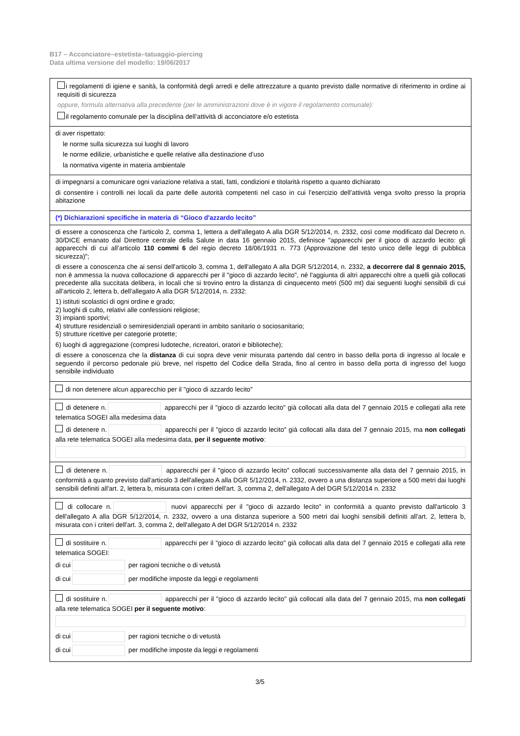B17 – Acconciatore–estetista–tatuaggio-piercing
Data ultima versione del modello: 19/06/2017
i regolamenti di igiene e sanità, la conformità degli arredi e delle attrezzature a quanto previsto dalle normative di riferimento in ordine ai requisiti di sicurezza
oppure, formula alternativa alla precedente (per le amministrazioni dove è in vigore il regolamento comunale):
il regolamento comunale per la disciplina dell’attività di acconciatore e/o estetista
di aver rispettato:
le norme sulla sicurezza sui luoghi di lavoro
le norme edilizie, urbanistiche e quelle relative alla destinazione d’uso
la normativa vigente in materia ambientale
di impegnarsi a comunicare ogni variazione relativa a stati, fatti, condizioni e titolarità rispetto a quanto dichiarato
di consentire i controlli nei locali da parte delle autorità competenti nel caso in cui l’esercizio dell’attività venga svolto presso la propria abitazione
(*) Dichiarazioni specifiche in materia di “Gioco d'azzardo lecito”
di essere a conoscenza che l'articolo 2, comma 1, lettera a dell'allegato A alla DGR 5/12/2014, n. 2332, così come modificato dal Decreto n. 30/DICE emanato dal Direttore centrale della Salute in data 16 gennaio 2015, definisce "apparecchi per il gioco di azzardo lecito: gli apparecchi di cui all’articolo 110 commi 6 del regio decreto 18/06/1931 n. 773 (Approvazione del testo unico delle leggi di pubblica sicurezza)";
di essere a conoscenza che ai sensi dell'articolo 3, comma 1, dell'allegato A alla DGR 5/12/2014, n. 2332, a decorrere dal 8 gennaio 2015, non è ammessa la nuova collocazione di apparecchi per il "gioco di azzardo lecito", né l'aggiunta di altri apparecchi oltre a quelli già collocati precedente alla succitata delibera, in locali che si trovino entro la distanza di cinquecento metri (500 mt) dai seguenti luoghi sensibili di cui all’articolo 2, lettera b, dell'allegato A alla DGR 5/12/2014, n. 2332:
1) istituti scolastici di ogni ordine e grado;
2) luoghi di culto, relativi alle confessioni religiose;
3) impianti sportivi;
4) strutture residenziali o semiresidenziali operanti in ambito sanitario o sociosanitario;
5) strutture ricettive per categorie protette;
6) luoghi di aggregazione (compresi ludoteche, ricreatori, oratori e biblioteche);
di essere a conoscenza che la distanza di cui sopra deve venir misurata partendo dal centro in basso della porta di ingresso al locale e seguendo il percorso pedonale più breve, nel rispetto del Codice della Strada, fino al centro in basso della porta di ingresso del luogo sensibile individuato
di non detenere alcun apparecchio per il "gioco di azzardo lecito"
di detenere n. apparecchi per il "gioco di azzardo lecito" già collocati alla data del 7 gennaio 2015 e collegati alla rete telematica SOGEI alla medesima data
di detenere n. apparecchi per il "gioco di azzardo lecito" già collocati alla data del 7 gennaio 2015, ma non collegati alla rete telematica SOGEI alla medesima data, per il seguente motivo:
di detenere n. apparecchi per il "gioco di azzardo lecito" collocati successivamente alla data del 7 gennaio 2015, in conformità a quanto previsto dall'articolo 3 dell'allegato A alla DGR 5/12/2014, n. 2332, ovvero a una distanza superiore a 500 metri dai luoghi sensibili definiti all'art. 2, lettera b, misurata con i criteri dell'art. 3, comma 2, dell'allegato A del DGR 5/12/2014 n. 2332
di collocare n. nuovi apparecchi per il "gioco di azzardo lecito" in conformità a quanto previsto dall'articolo 3 dell'allegato A alla DGR 5/12/2014, n. 2332, ovvero a una distanza superiore a 500 metri dai luoghi sensibili definiti all'art. 2, lettera b, misurata con i criteri dell'art. 3, comma 2, dell'allegato A del DGR 5/12/2014 n. 2332
di sostituire n. apparecchi per il "gioco di azzardo lecito" già collocati alla data del 7 gennaio 2015 e collegati alla rete telematica SOGEI:
di cui per ragioni tecniche o di vetustà
di cui per modifiche imposte da leggi e regolamenti
di sostituire n. apparecchi per il "gioco di azzardo lecito" già collocati alla data del 7 gennaio 2015, ma non collegati alla rete telematica SOGEI per il seguente motivo:
di cui per ragioni tecniche o di vetustà
di cui per modifiche imposte da leggi e regolamenti
3/5